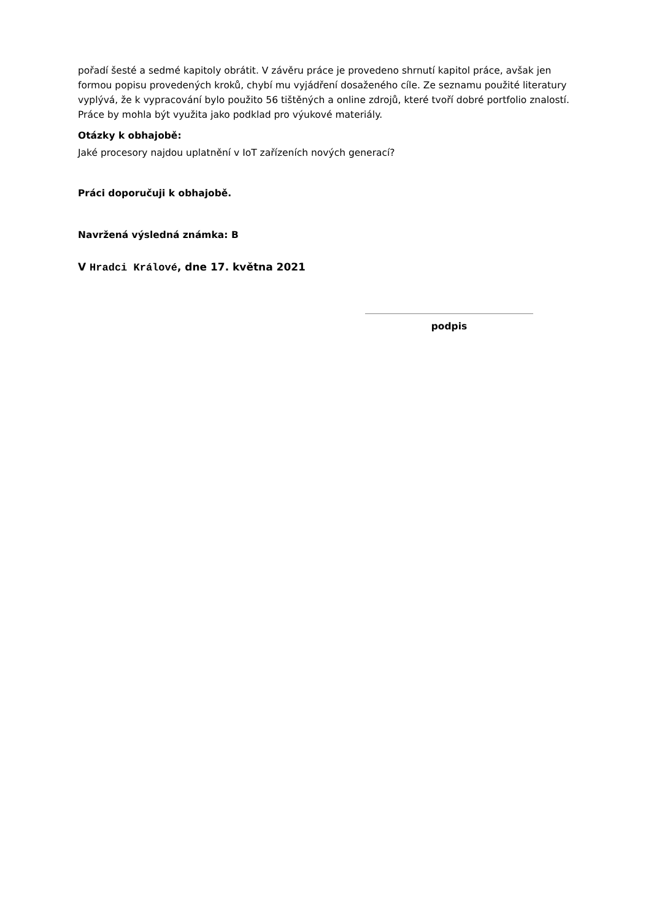pořadí šesté a sedmé kapitoly obrátit. V závěru práce je provedeno shrnutí kapitol práce, avšak jen formou popisu provedených kroků, chybí mu vyjádření dosaženého cíle. Ze seznamu použité literatury vyplývá, že k vypracování bylo použito 56 tištěných a online zdrojů, které tvoří dobré portfolio znalostí. Práce by mohla být využita jako podklad pro výukové materiály.
Otázky k obhajobě:
Jaké procesory najdou uplatnění v IoT zařízeních nových generací?
Práci doporučuji k obhajobě.
Navržená výsledná známka: B
V Hradci Králové, dne 17. května 2021
podpis